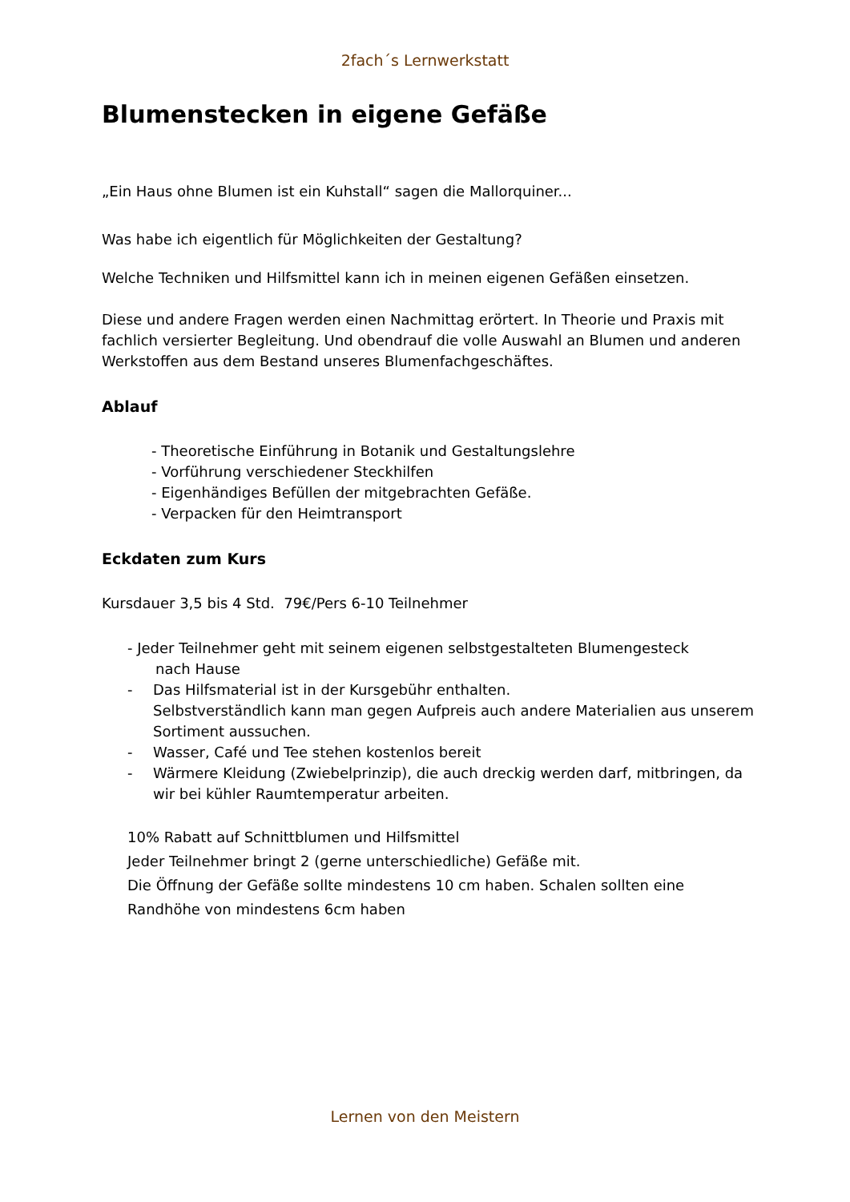2fach´s Lernwerkstatt
Blumenstecken in eigene Gefäße
„Ein Haus ohne Blumen ist ein Kuhstall“ sagen die Mallorquiner...
Was habe ich eigentlich für Möglichkeiten der Gestaltung?
Welche Techniken und Hilfsmittel kann ich in meinen eigenen Gefäßen einsetzen.
Diese und andere Fragen werden einen Nachmittag erörtert. In Theorie und Praxis mit fachlich versierter Begleitung. Und obendrauf die volle Auswahl an Blumen und anderen Werkstoffen aus dem Bestand unseres Blumenfachgeschäftes.
Ablauf
- Theoretische Einführung in Botanik und Gestaltungslehre
- Vorführung verschiedener Steckhilfen
- Eigenhändiges Befüllen der mitgebrachten Gefäße.
- Verpacken für den Heimtransport
Eckdaten zum Kurs
Kursdauer 3,5 bis 4 Std. 79€/Pers 6-10 Teilnehmer
- Jeder Teilnehmer geht mit seinem eigenen selbstgestalteten Blumengesteck
nach Hause
- Das Hilfsmaterial ist in der Kursgebühr enthalten.
Selbstverständlich kann man gegen Aufpreis auch andere Materialien aus unserem Sortiment aussuchen.
- Wasser, Café und Tee stehen kostenlos bereit
- Wärmere Kleidung (Zwiebelprinzip), die auch dreckig werden darf, mitbringen, da wir bei kühler Raumtemperatur arbeiten.
10% Rabatt auf Schnittblumen und Hilfsmittel
Jeder Teilnehmer bringt 2 (gerne unterschiedliche) Gefäße mit.
Die Öffnung der Gefäße sollte mindestens 10 cm haben. Schalen sollten eine Randhöhe von mindestens 6cm haben
Lernen von den Meistern